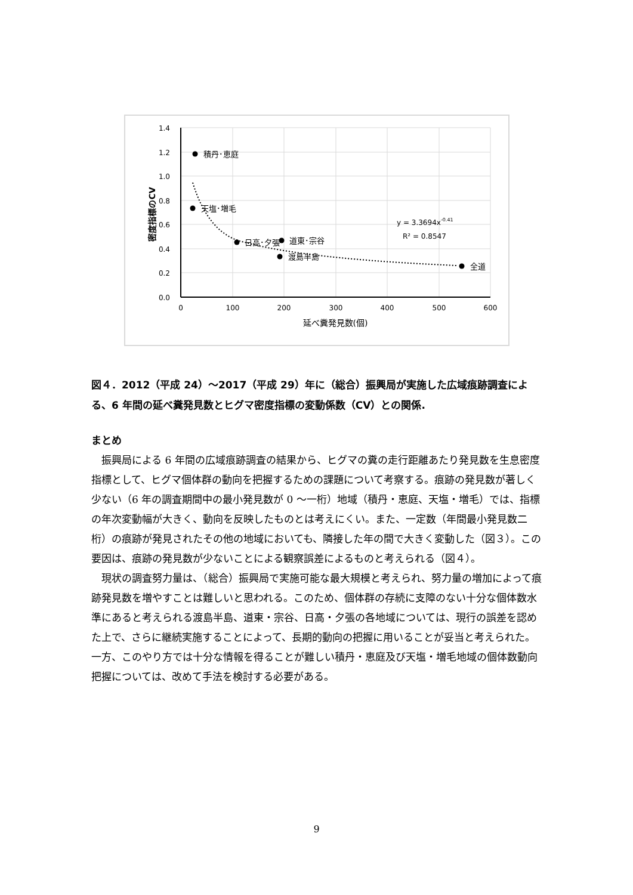1.4
1.2
1.0
0.8
0.6
0.4
0.2
0.0
0
100
200
300
400
500
600
延べ糞発見数(個)
密度指標のCV
積丹･恵庭
天塩･増毛
日高･夕張
道東･宗谷
渡島半島
全道
y = 3.3694x-0.41
R² = 0.8547
図４．2012（平成 24）～2017（平成 29）年に（総合）振興局が実施した広域痕跡調査による、6 年間の延べ糞発見数とヒグマ密度指標の変動係数（CV）との関係.
まとめ
振興局による 6 年間の広域痕跡調査の結果から、ヒグマの糞の走行距離あたり発見数を生息密度指標として、ヒグマ個体群の動向を把握するための課題について考察する。痕跡の発見数が著しく少ない（6 年の調査期間中の最小発見数が 0 ～一桁）地域（積丹・恵庭、天塩・増毛）では、指標の年次変動幅が大きく、動向を反映したものとは考えにくい。また、一定数（年間最小発見数二桁）の痕跡が発見されたその他の地域においても、隣接した年の間で大きく変動した（図３）。この要因は、痕跡の発見数が少ないことによる観察誤差によるものと考えられる（図４）。
現状の調査努力量は、（総合）振興局で実施可能な最大規模と考えられ、努力量の増加によって痕跡発見数を増やすことは難しいと思われる。このため、個体群の存続に支障のない十分な個体数水準にあると考えられる渡島半島、道東・宗谷、日高・夕張の各地域については、現行の誤差を認めた上で、さらに継続実施することによって、長期的動向の把握に用いることが妥当と考えられた。一方、このやり方では十分な情報を得ることが難しい積丹・恵庭及び天塩・増毛地域の個体数動向把握については、改めて手法を検討する必要がある。
9